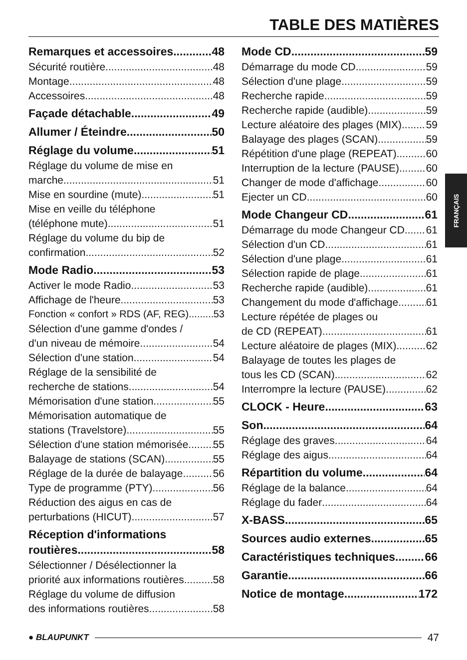TABLE DES MATIÈRES
Remarques et accessoires 48
Sécurité routière 48
Montage 48
Accessoires 48
Façade détachable 49
Allumer / Éteindre 50
Réglage du volume 51
Réglage du volume de mise en
marche 51
Mise en sourdine (mute) 51
Mise en veille du téléphone
(téléphone mute) 51
Réglage du volume du bip de
confirmation 52
Mode Radio 53
Activer le mode Radio 53
Affichage de l'heure 53
Fonction « confort » RDS (AF, REG) 53
Sélection d'une gamme d'ondes /
d'un niveau de mémoire 54
Sélection d'une station 54
Réglage de la sensibilité de
recherche de stations 54
Mémorisation d'une station 55
Mémorisation automatique de
stations (Travelstore) 55
Sélection d'une station mémorisée 55
Balayage de stations (SCAN) 55
Réglage de la durée de balayage 56
Type de programme (PTY) 56
Réduction des aigus en cas de
perturbations (HICUT) 57
Réception d'informations
routières 58
Sélectionner / Désélectionner la
priorité aux informations routières 58
Réglage du volume de diffusion
des informations routières 58
Mode CD 59
Démarrage du mode CD 59
Sélection d'une plage 59
Recherche rapide 59
Recherche rapide (audible) 59
Lecture aléatoire des plages (MIX) 59
Balayage des plages (SCAN) 59
Répétition d'une plage (REPEAT) 60
Interruption de la lecture (PAUSE) 60
Changer de mode d'affichage 60
Ejecter un CD 60
Mode Changeur CD 61
Démarrage du mode Changeur CD 61
Sélection d'un CD 61
Sélection d'une plage 61
Sélection rapide de plage 61
Recherche rapide (audible) 61
Changement du mode d'affichage 61
Lecture répétée de plages ou
de CD (REPEAT) 61
Lecture aléatoire de plages (MIX) 62
Balayage de toutes les plages de
tous les CD (SCAN) 62
Interrompre la lecture (PAUSE) 62
CLOCK - Heure 63
Son 64
Réglage des graves 64
Réglage des aigus 64
Répartition du volume 64
Réglage de la balance 64
Réglage du fader 64
X-BASS 65
Sources audio externes 65
Caractéristiques techniques 66
Garantie 66
Notice de montage 172
FRANÇAIS
● BLAUPUNKT 47